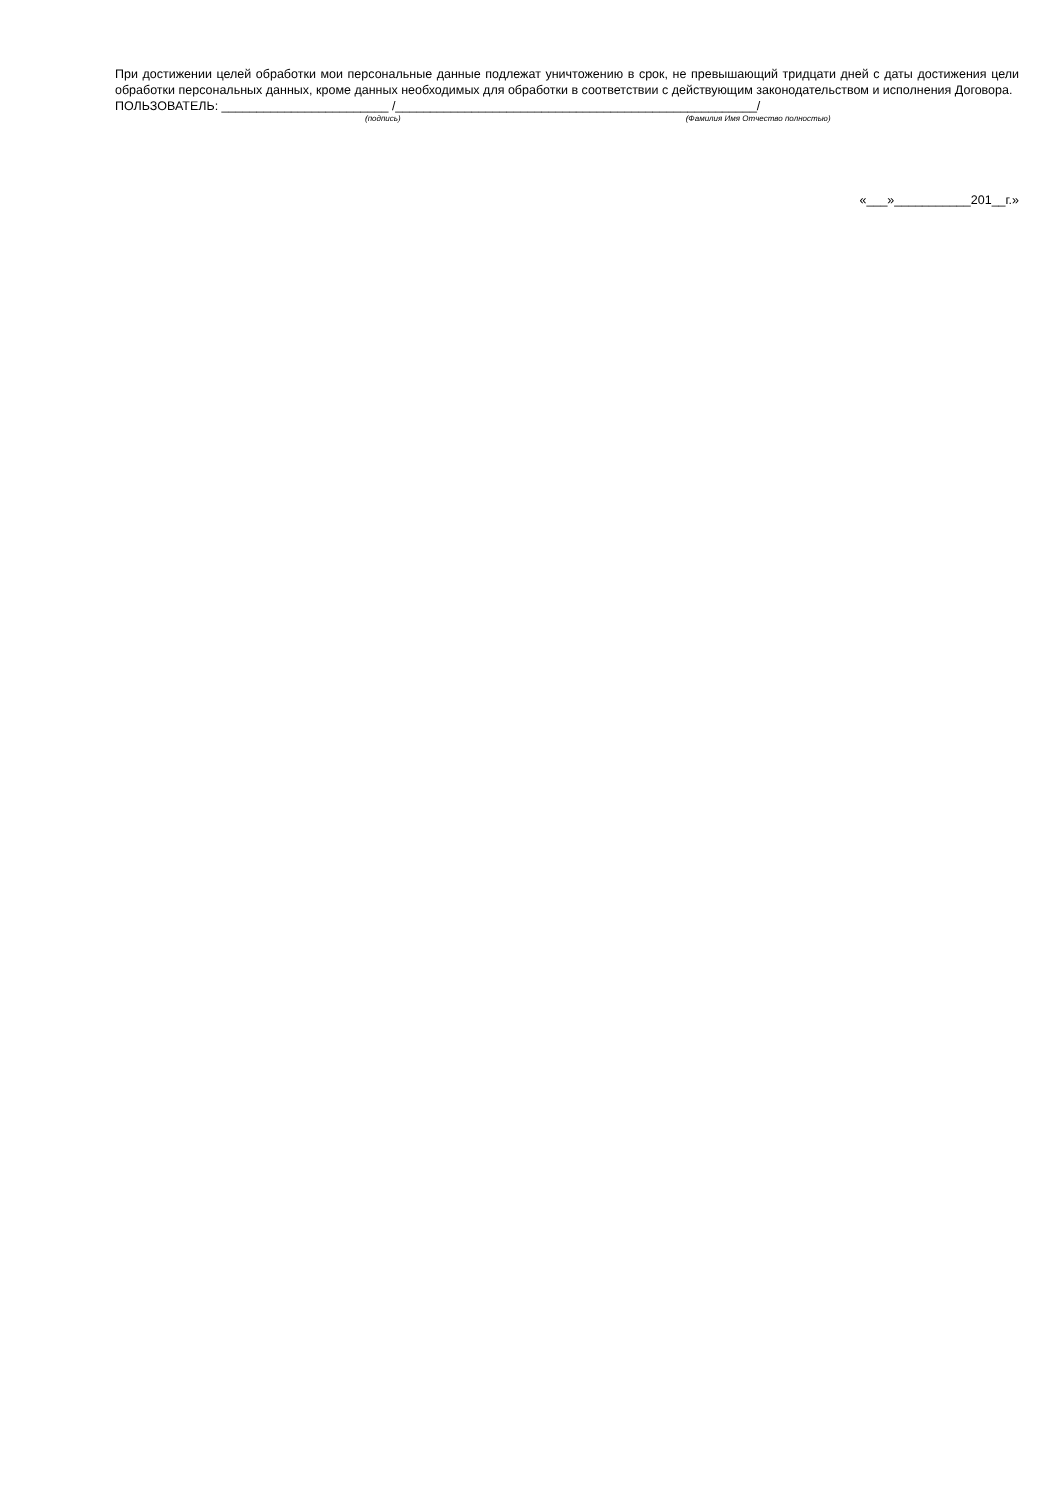При достижении целей обработки мои персональные данные подлежат уничтожению в срок, не превышающий тридцати дней с даты достижения цели обработки персональных данных, кроме данных необходимых для обработки в соответствии с действующим законодательством и исполнения Договора.
ПОЛЬЗОВАТЕЛЬ: ________________________ /____________________________________________________/
(подпись) (Фамилия Имя Отчество полностью)
«___»___________201__г.»